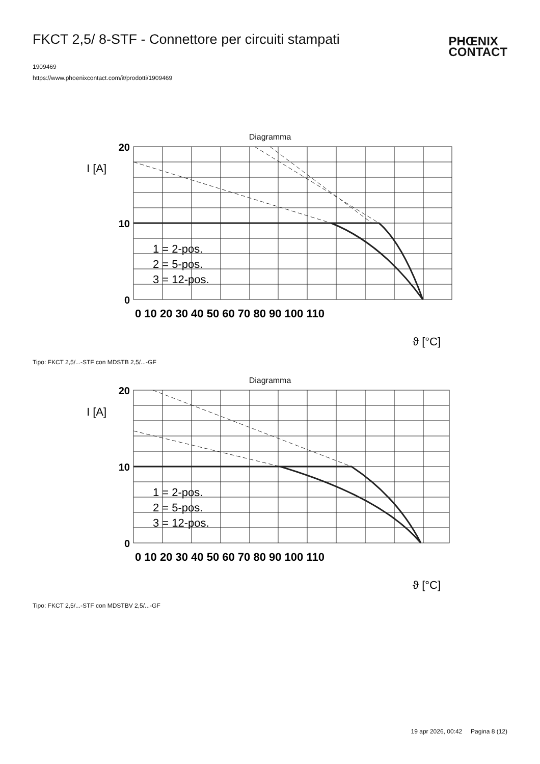FKCT 2,5/ 8-STF - Connettore per circuiti stampati
PHŒNIX
CONTACT
1909469
https://www.phoenixcontact.com/it/prodotti/1909469
Diagramma
20
10
0
0 10 20 30 40 50 60 70 80 90 100 110
1 = 2-pos.
2 = 5-pos.
3 = 12-pos.
I [A]
ϑ [°C]
Tipo: FKCT 2,5/...-STF con MDSTB 2,5/...-GF
Diagramma
20
10
0
0 10 20 30 40 50 60 70 80 90 100 110
1 = 2-pos.
2 = 5-pos.
3 = 12-pos.
I [A]
ϑ [°C]
Tipo: FKCT 2,5/...-STF con MDSTBV 2,5/...-GF
19 apr 2026, 00:42 Pagina 8 (12)